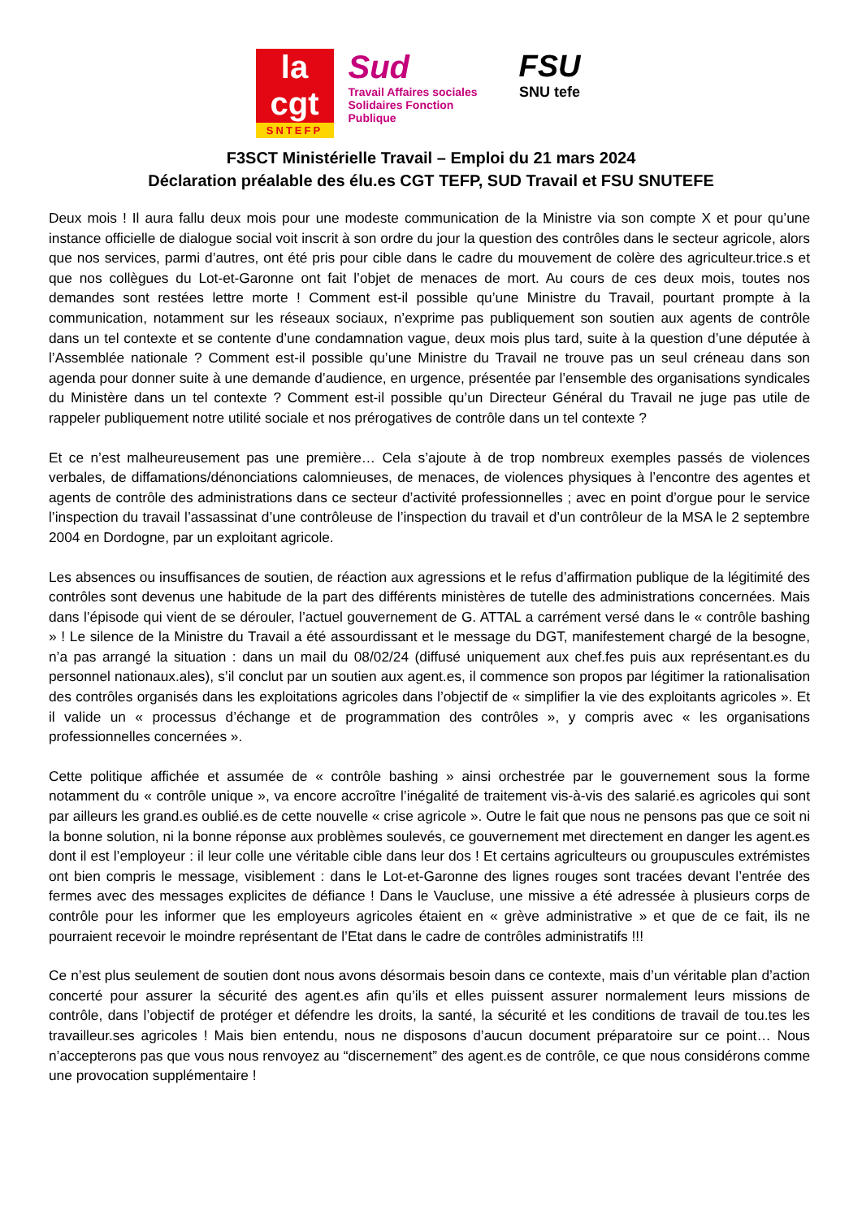la
cgt
SNTEFP
Sud
Travail Affaires sociales
Solidaires Fonction Publique
FSU
SNU tefe
F3SCT Ministérielle Travail – Emploi du 21 mars 2024
Déclaration préalable des élu.es CGT TEFP, SUD Travail et FSU SNUTEFE
Deux mois ! Il aura fallu deux mois pour une modeste communication de la Ministre via son compte X et pour qu’une instance officielle de dialogue social voit inscrit à son ordre du jour la question des contrôles dans le secteur agricole, alors que nos services, parmi d’autres, ont été pris pour cible dans le cadre du mouvement de colère des agriculteur.trice.s et que nos collègues du Lot-et-Garonne ont fait l’objet de menaces de mort. Au cours de ces deux mois, toutes nos demandes sont restées lettre morte ! Comment est-il possible qu’une Ministre du Travail, pourtant prompte à la communication, notamment sur les réseaux sociaux, n’exprime pas publiquement son soutien aux agents de contrôle dans un tel contexte et se contente d’une condamnation vague, deux mois plus tard, suite à la question d’une députée à l’Assemblée nationale ? Comment est-il possible qu’une Ministre du Travail ne trouve pas un seul créneau dans son agenda pour donner suite à une demande d’audience, en urgence, présentée par l’ensemble des organisations syndicales du Ministère dans un tel contexte ? Comment est-il possible qu’un Directeur Général du Travail ne juge pas utile de rappeler publiquement notre utilité sociale et nos prérogatives de contrôle dans un tel contexte ?
Et ce n’est malheureusement pas une première… Cela s’ajoute à de trop nombreux exemples passés de violences verbales, de diffamations/dénonciations calomnieuses, de menaces, de violences physiques à l’encontre des agentes et agents de contrôle des administrations dans ce secteur d’activité professionnelles ; avec en point d’orgue pour le service l’inspection du travail l’assassinat d’une contrôleuse de l’inspection du travail et d’un contrôleur de la MSA le 2 septembre 2004 en Dordogne, par un exploitant agricole.
Les absences ou insuffisances de soutien, de réaction aux agressions et le refus d’affirmation publique de la légitimité des contrôles sont devenus une habitude de la part des différents ministères de tutelle des administrations concernées. Mais dans l’épisode qui vient de se dérouler, l’actuel gouvernement de G. ATTAL a carrément versé dans le « contrôle bashing » ! Le silence de la Ministre du Travail a été assourdissant et le message du DGT, manifestement chargé de la besogne, n’a pas arrangé la situation : dans un mail du 08/02/24 (diffusé uniquement aux chef.fes puis aux représentant.es du personnel nationaux.ales), s’il conclut par un soutien aux agent.es, il commence son propos par légitimer la rationalisation des contrôles organisés dans les exploitations agricoles dans l’objectif de « simplifier la vie des exploitants agricoles ». Et il valide un « processus d’échange et de programmation des contrôles », y compris avec « les organisations professionnelles concernées ».
Cette politique affichée et assumée de « contrôle bashing » ainsi orchestrée par le gouvernement sous la forme notamment du « contrôle unique », va encore accroître l’inégalité de traitement vis-à-vis des salarié.es agricoles qui sont par ailleurs les grand.es oublié.es de cette nouvelle « crise agricole ». Outre le fait que nous ne pensons pas que ce soit ni la bonne solution, ni la bonne réponse aux problèmes soulevés, ce gouvernement met directement en danger les agent.es dont il est l’employeur : il leur colle une véritable cible dans leur dos ! Et certains agriculteurs ou groupuscules extrémistes ont bien compris le message, visiblement : dans le Lot-et-Garonne des lignes rouges sont tracées devant l’entrée des fermes avec des messages explicites de défiance ! Dans le Vaucluse, une missive a été adressée à plusieurs corps de contrôle pour les informer que les employeurs agricoles étaient en « grève administrative » et que de ce fait, ils ne pourraient recevoir le moindre représentant de l’Etat dans le cadre de contrôles administratifs !!!
Ce n’est plus seulement de soutien dont nous avons désormais besoin dans ce contexte, mais d’un véritable plan d’action concerté pour assurer la sécurité des agent.es afin qu’ils et elles puissent assurer normalement leurs missions de contrôle, dans l’objectif de protéger et défendre les droits, la santé, la sécurité et les conditions de travail de tou.tes les travailleur.ses agricoles ! Mais bien entendu, nous ne disposons d’aucun document préparatoire sur ce point… Nous n’accepterons pas que vous nous renvoyez au “discernement” des agent.es de contrôle, ce que nous considérons comme une provocation supplémentaire !